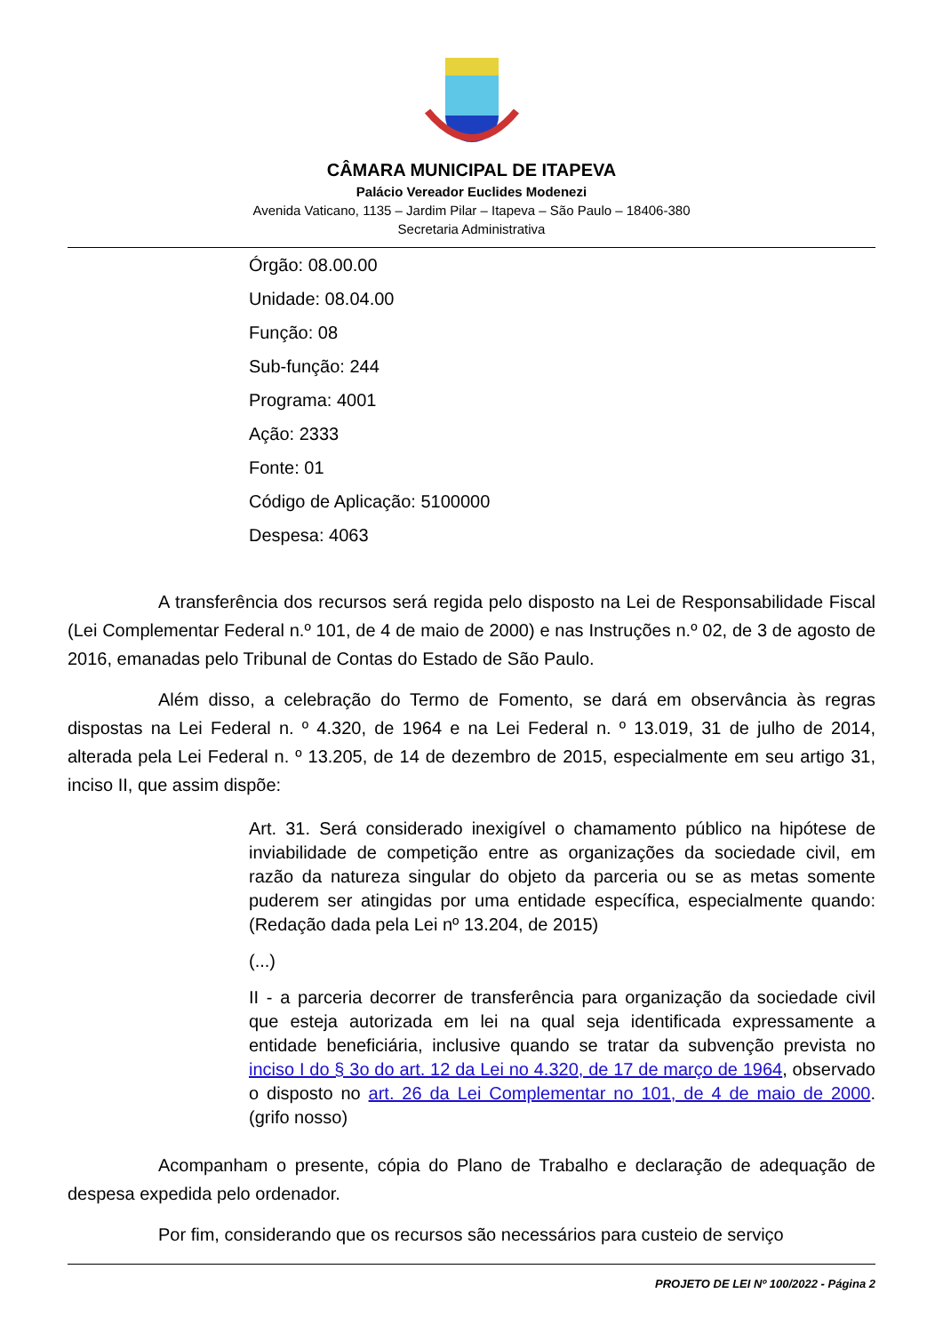CÂMARA MUNICIPAL DE ITAPEVA
Palácio Vereador Euclides Modenezi
Avenida Vaticano, 1135 – Jardim Pilar – Itapeva – São Paulo – 18406-380
Secretaria Administrativa
Órgão: 08.00.00
Unidade: 08.04.00
Função: 08
Sub-função: 244
Programa: 4001
Ação: 2333
Fonte: 01
Código de Aplicação: 5100000
Despesa: 4063
A transferência dos recursos será regida pelo disposto na Lei de Responsabilidade Fiscal (Lei Complementar Federal n.º 101, de 4 de maio de 2000) e nas Instruções n.º 02, de 3 de agosto de 2016, emanadas pelo Tribunal de Contas do Estado de São Paulo.
Além disso, a celebração do Termo de Fomento, se dará em observância às regras dispostas na Lei Federal n. º 4.320, de 1964 e na Lei Federal n. º 13.019, 31 de julho de 2014, alterada pela Lei Federal n. º 13.205, de 14 de dezembro de 2015, especialmente em seu artigo 31, inciso II, que assim dispõe:
Art. 31. Será considerado inexigível o chamamento público na hipótese de inviabilidade de competição entre as organizações da sociedade civil, em razão da natureza singular do objeto da parceria ou se as metas somente puderem ser atingidas por uma entidade específica, especialmente quando: (Redação dada pela Lei nº 13.204, de 2015)
(...)
II - a parceria decorrer de transferência para organização da sociedade civil que esteja autorizada em lei na qual seja identificada expressamente a entidade beneficiária, inclusive quando se tratar da subvenção prevista no inciso I do § 3o do art. 12 da Lei no 4.320, de 17 de março de 1964, observado o disposto no art. 26 da Lei Complementar no 101, de 4 de maio de 2000. (grifo nosso)
Acompanham o presente, cópia do Plano de Trabalho e declaração de adequação de despesa expedida pelo ordenador.
Por fim, considerando que os recursos são necessários para custeio de serviço
PROJETO DE LEI Nº 100/2022 - Página 2